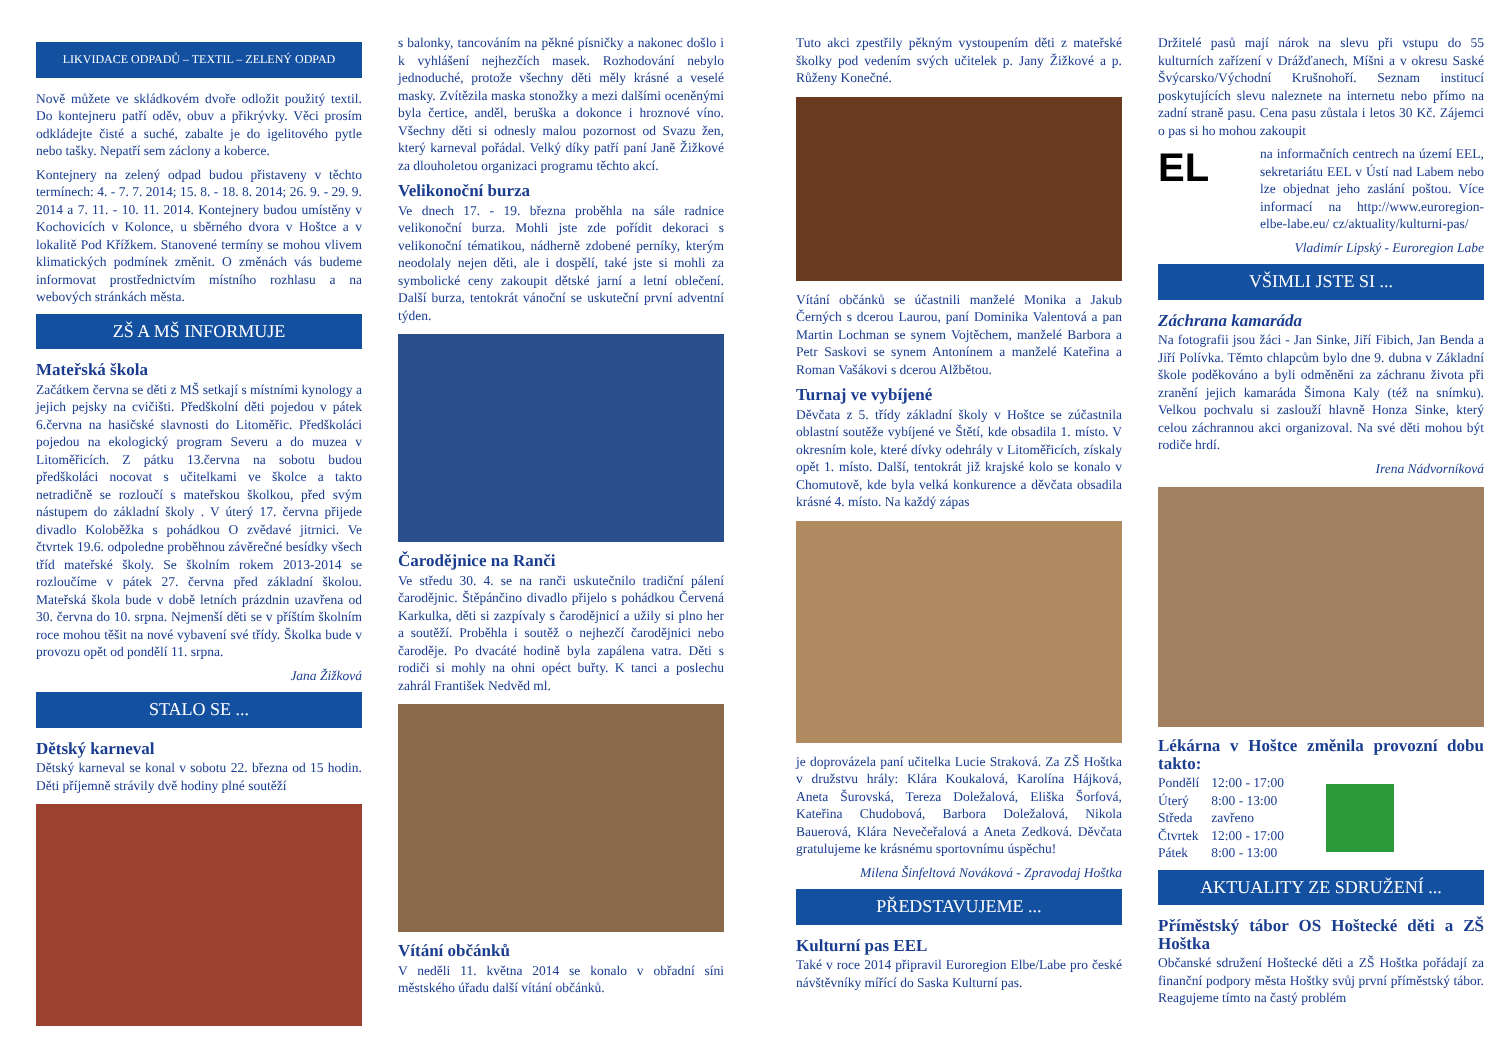LIKVIDACE ODPADŮ – TEXTIL – ZELENÝ ODPAD
Nově můžete ve skládkovém dvoře odložit použitý textil. Do kontejneru patří oděv, obuv a přikrývky. Věci prosím odkládejte čisté a suché, zabalte je do igelitového pytle nebo tašky. Nepatří sem záclony a koberce.
Kontejnery na zelený odpad budou přistaveny v těchto termínech: 4. - 7. 7. 2014; 15. 8. - 18. 8. 2014; 26. 9. - 29. 9. 2014 a 7. 11. - 10. 11. 2014. Kontejnery budou umístěny v Kochovicích v Kolonce, u sběrného dvora v Hoštce a v lokalitě Pod Křížkem. Stanovené termíny se mohou vlivem klimatických podmínek změnit. O změnách vás budeme informovat prostřednictvím místního rozhlasu a na webových stránkách města.
ZŠ A MŠ INFORMUJE
Mateřská škola
Začátkem června se děti z MŠ setkají s místními kynology a jejich pejsky na cvičišti. Předškolní děti pojedou v pátek 6.června na hasičské slavnosti do Litoměřic. Předškoláci pojedou na ekologický program Severu a do muzea v Litoměřicích. Z pátku 13.června na sobotu budou předškoláci nocovat s učitelkami ve školce a takto netradičně se rozloučí s mateřskou školkou, před svým nástupem do základní školy . V úterý 17. června přijede divadlo Koloběžka s pohádkou O zvědavé jitrnici. Ve čtvrtek 19.6. odpoledne proběhnou závěrečné besídky všech tříd mateřské školy. Se školním rokem 2013-2014 se rozloučíme v pátek 27. června před základní školou. Mateřská škola bude v době letních prázdnin uzavřena od 30. června do 10. srpna. Nejmenší děti se v příštím školním roce mohou těšit na nové vybavení své třídy. Školka bude v provozu opět od pondělí 11. srpna.
Jana Žižková
STALO SE ...
Dětský karneval
Dětský karneval se konal v sobotu 22. března od 15 hodin. Děti příjemně strávily dvě hodiny plné soutěží
s balonky, tancováním na pěkné písničky a nakonec došlo i k vyhlášení nejhezčích masek. Rozhodování nebylo jednoduché, protože všechny děti měly krásné a veselé masky. Zvítězila maska stonožky a mezi dalšími oceněnými byla čertice, anděl, beruška a dokonce i hroznové víno. Všechny děti si odnesly malou pozornost od Svazu žen, který karneval pořádal. Velký díky patří paní Janě Žižkové za dlouholetou organizaci programu těchto akcí.
Velikonoční burza
Ve dnech 17. - 19. března proběhla na sále radnice velikonoční burza. Mohli jste zde pořídit dekoraci s velikonoční tématikou, nádherně zdobené perníky, kterým neodolaly nejen děti, ale i dospělí, také jste si mohli za symbolické ceny zakoupit dětské jarní a letní oblečení. Další burza, tentokrát vánoční se uskuteční první adventní týden.
Čarodějnice na Ranči
Ve středu 30. 4. se na ranči uskutečnilo tradiční pálení čarodějnic. Štěpánčino divadlo přijelo s pohádkou Červená Karkulka, děti si zazpívaly s čarodějnicí a užily si plno her a soutěží. Proběhla i soutěž o nejhezčí čarodějnici nebo čaroděje. Po dvacáté hodině byla zapálena vatra. Děti s rodiči si mohly na ohni opéct buřty. K tanci a poslechu zahrál František Nedvěd ml.
Vítání občánků
V neděli 11. května 2014 se konalo v obřadní síni městského úřadu další vítání občánků.
Tuto akci zpestřily pěkným vystoupením děti z mateřské školky pod vedením svých učitelek p. Jany Žižkové a p. Růženy Konečné.
Vítání občánků se účastnili manželé Monika a Jakub Černých s dcerou Laurou, paní Dominika Valentová a pan Martin Lochman se synem Vojtěchem, manželé Barbora a Petr Saskovi se synem Antonínem a manželé Kateřina a Roman Vašákovi s dcerou Alžbětou.
Turnaj ve vybíjené
Děvčata z 5. třídy základní školy v Hoštce se zúčastnila oblastní soutěže vybíjené ve Štětí, kde obsadila 1. místo. V okresním kole, které dívky odehrály v Litoměřicích, získaly opět 1. místo. Další, tentokrát již krajské kolo se konalo v Chomutově, kde byla velká konkurence a děvčata obsadila krásné 4. místo. Na každý zápas
je doprovázela paní učitelka Lucie Straková. Za ZŠ Hoštka v družstvu hrály: Klára Koukalová, Karolína Hájková, Aneta Šurovská, Tereza Doležalová, Eliška Šorfová, Kateřina Chudobová, Barbora Doležalová, Nikola Bauerová, Klára Nevečeřalová a Aneta Zedková. Děvčata gratulujeme ke krásnému sportovnímu úspěchu!
Milena Šinfeltová Nováková - Zpravodaj Hoštka
PŘEDSTAVUJEME ...
Kulturní pas EEL
Také v roce 2014 připravil Euroregion Elbe/Labe pro české návštěvníky mířící do Saska Kulturní pas.
Držitelé pasů mají nárok na slevu při vstupu do 55 kulturních zařízení v Drážďanech, Míšni a v okresu Saské Švýcarsko/Východní Krušnohoří. Seznam institucí poskytujících slevu naleznete na internetu nebo přímo na zadní straně pasu. Cena pasu zůstala i letos 30 Kč. Zájemci o pas si ho mohou zakoupit
EL
na informačních centrech na území EEL, sekretariátu EEL v Ústí nad Labem nebo lze objednat jeho zaslání poštou. Více informací na http://www.euroregion-elbe-labe.eu/ cz/aktuality/kulturni-pas/
Vladimír Lipský - Euroregion Labe
VŠIMLI JSTE SI ...
Záchrana kamaráda
Na fotografii jsou žáci - Jan Sinke, Jiří Fibich, Jan Benda a Jiří Polívka. Těmto chlapcům bylo dne 9. dubna v Základní škole poděkováno a byli odměněni za záchranu života při zranění jejich kamaráda Šimona Kaly (též na snímku). Velkou pochvalu si zaslouží hlavně Honza Sinke, který celou záchrannou akci organizoval. Na své děti mohou být rodiče hrdí.
Irena Nádvorníková
Lékárna v Hoštce změnila provozní dobu takto:
| Pondělí | 12:00 - 17:00 |
| Úterý | 8:00 - 13:00 |
| Středa | zavřeno |
| Čtvrtek | 12:00 - 17:00 |
| Pátek | 8:00 - 13:00 |
AKTUALITY ZE SDRUŽENÍ ...
Příměstský tábor OS Hoštecké děti a ZŠ Hoštka
Občanské sdružení Hoštecké děti a ZŠ Hoštka pořádají za finanční podpory města Hoštky svůj první příměstský tábor. Reagujeme tímto na častý problém